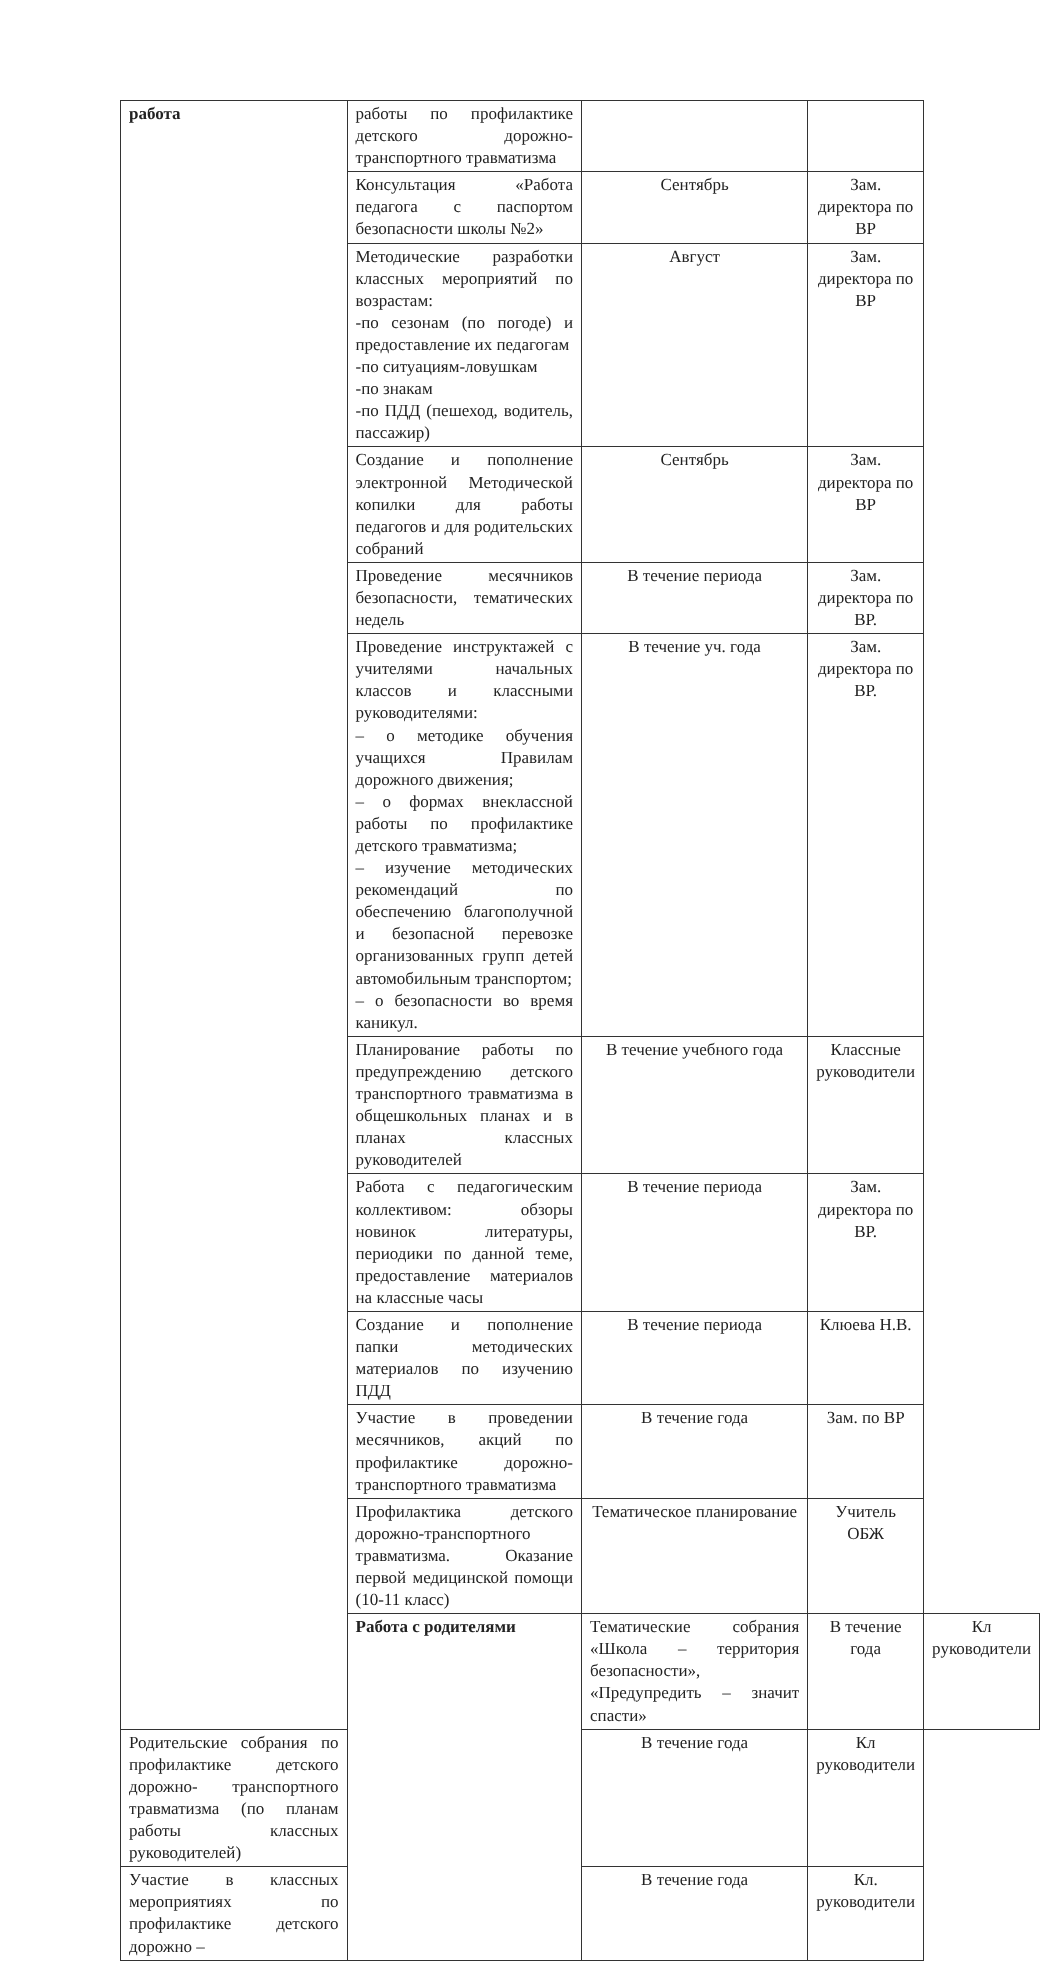| работа | работы по профилактике детского дорожно-транспортного травматизма | | | |
| | Консультация «Работа педагога с паспортом безопасности школы №2» | Сентябрь | Зам. директора по ВР | |
| | Методические разработки классных мероприятий по возрастам: -по сезонам (по погоде) и предоставление их педагогам -по ситуациям-ловушкам -по знакам -по ПДД (пешеход, водитель, пассажир) | Август | Зам. директора по ВР | |
| | Создание и пополнение электронной Методической копилки для работы педагогов и для родительских собраний | Сентябрь | Зам. директора по ВР | |
| | Проведение месячников безопасности, тематических недель | В течение периода | Зам. директора по ВР. | |
| | Проведение инструктажей с учителями начальных классов и классными руководителями: – о методике обучения учащихся Правилам дорожного движения; – о формах внеклассной работы по профилактике детского травматизма; – изучение методических рекомендаций по обеспечению благополучной и безопасной перевозке организованных групп детей автомобильным транспортом; – о безопасности во время каникул. | В течение уч. года | Зам. директора по ВР. | |
| | Планирование работы по предупреждению детского транспортного травматизма в общешкольных планах и в планах классных руководителей | В течение учебного года | Классные руководители | |
| | Работа с педагогическим коллективом: обзоры новинок литературы, периодики по данной теме, предоставление материалов на классные часы | В течение периода | Зам. директора по ВР. | |
| | Создание и пополнение папки методических материалов по изучению ПДД | В течение периода | Клюева Н.В. | |
| | Участие в проведении месячников, акций по профилактике дорожно-транспортного травматизма | В течение года | Зам. по ВР | |
| | Профилактика детского дорожно-транспортного травматизма. Оказание первой медицинской помощи (10-11 класс) | Тематическое планирование | Учитель ОБЖ | |
| | Работа с родителями | Тематические собрания «Школа – территория безопасности», «Предупредить – значит спасти» | В течение года | Кл руководители |
| Родительские собрания по профилактике детского дорожно- транспортного травматизма (по планам работы классных руководителей) | | В течение года | Кл руководители | |
| Участие в классных мероприятиях по профилактике детского дорожно – | | В течение года | Кл. руководители | |